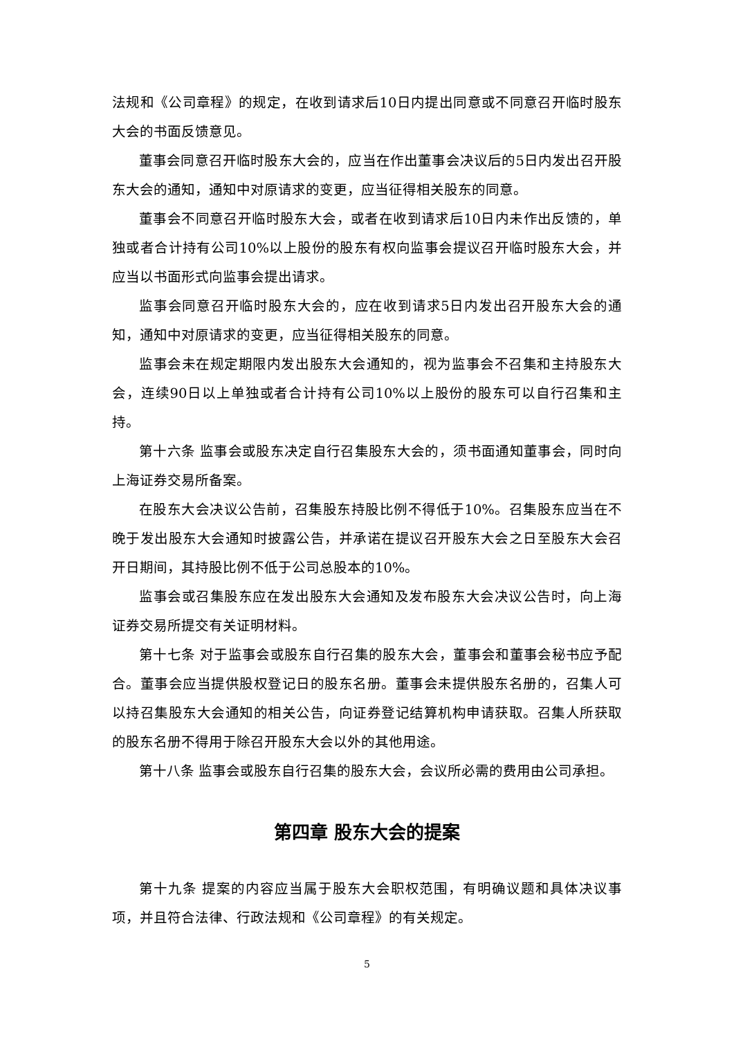法规和《公司章程》的规定，在收到请求后10日内提出同意或不同意召开临时股东大会的书面反馈意见。
董事会同意召开临时股东大会的，应当在作出董事会决议后的5日内发出召开股东大会的通知，通知中对原请求的变更，应当征得相关股东的同意。
董事会不同意召开临时股东大会，或者在收到请求后10日内未作出反馈的，单独或者合计持有公司10%以上股份的股东有权向监事会提议召开临时股东大会，并应当以书面形式向监事会提出请求。
监事会同意召开临时股东大会的，应在收到请求5日内发出召开股东大会的通知，通知中对原请求的变更，应当征得相关股东的同意。
监事会未在规定期限内发出股东大会通知的，视为监事会不召集和主持股东大会，连续90日以上单独或者合计持有公司10%以上股份的股东可以自行召集和主持。
第十六条 监事会或股东决定自行召集股东大会的，须书面通知董事会，同时向上海证券交易所备案。
在股东大会决议公告前，召集股东持股比例不得低于10%。召集股东应当在不晚于发出股东大会通知时披露公告，并承诺在提议召开股东大会之日至股东大会召开日期间，其持股比例不低于公司总股本的10%。
监事会或召集股东应在发出股东大会通知及发布股东大会决议公告时，向上海证券交易所提交有关证明材料。
第十七条 对于监事会或股东自行召集的股东大会，董事会和董事会秘书应予配合。董事会应当提供股权登记日的股东名册。董事会未提供股东名册的，召集人可以持召集股东大会通知的相关公告，向证券登记结算机构申请获取。召集人所获取的股东名册不得用于除召开股东大会以外的其他用途。
第十八条 监事会或股东自行召集的股东大会，会议所必需的费用由公司承担。
第四章 股东大会的提案
第十九条 提案的内容应当属于股东大会职权范围，有明确议题和具体决议事项，并且符合法律、行政法规和《公司章程》的有关规定。
5